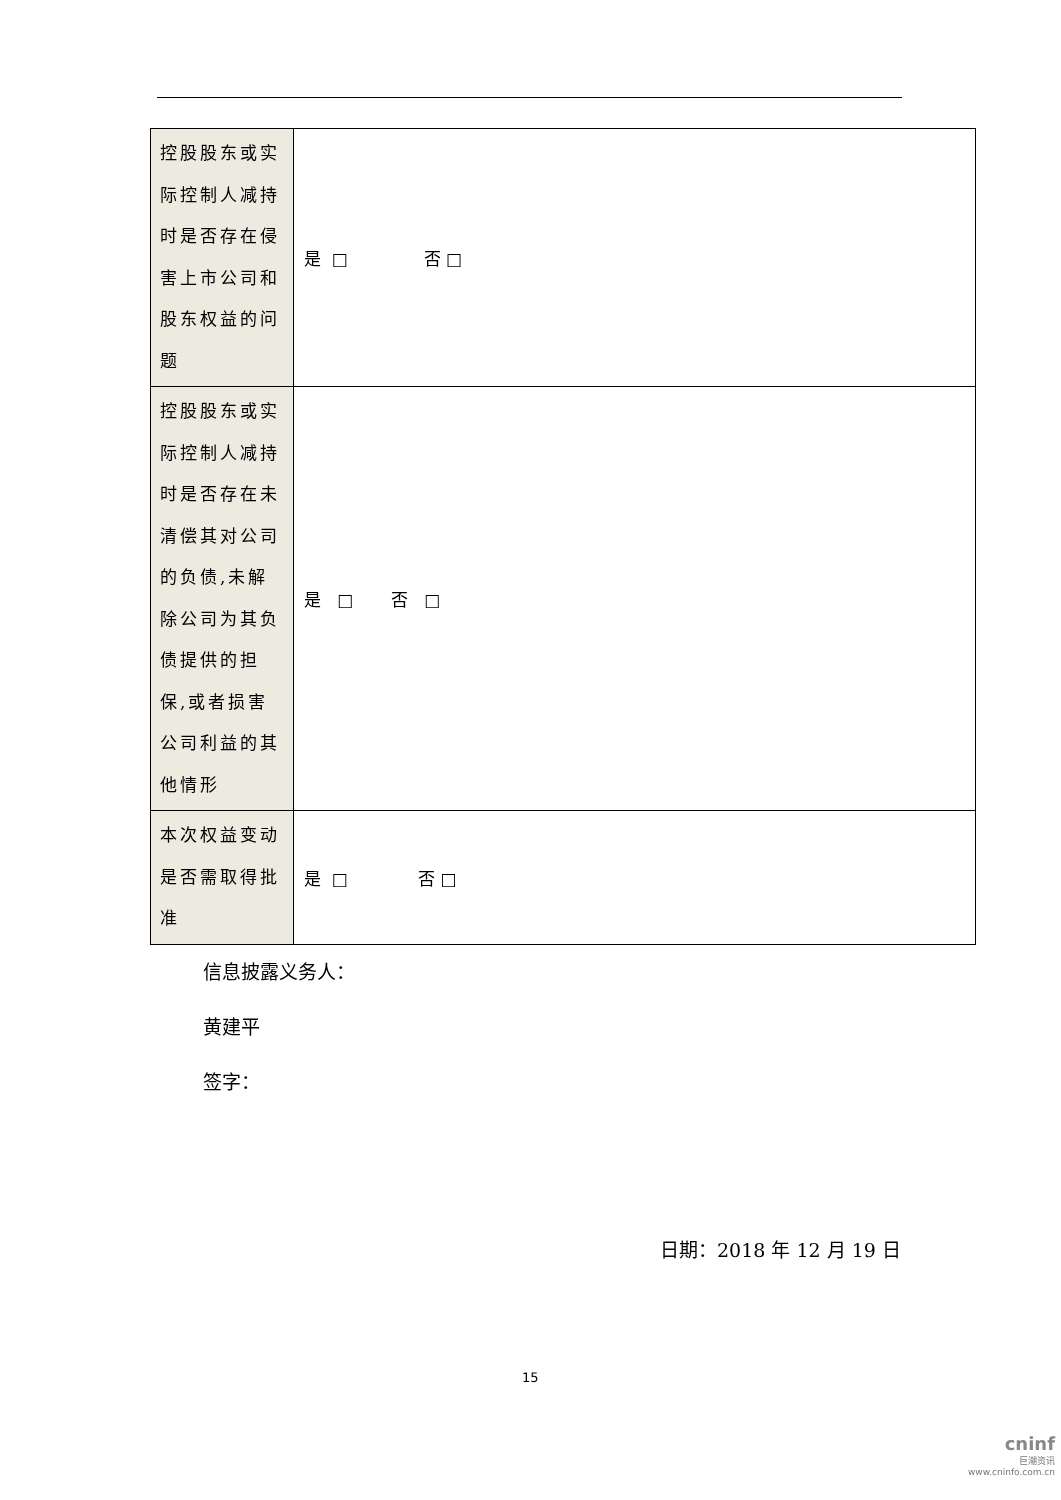| 控股股东或实际控制人减持时是否存在侵害上市公司和股东权益的问题 | 是 □ 否 □ |
| 控股股东或实际控制人减持时是否存在未清偿其对公司的负债,未解除公司为其负债提供的担保,或者损害公司利益的其他情形 | 是 □ 否 □ |
| 本次权益变动是否需取得批准 | 是 □ 否 □ |
信息披露义务人：
黄建平
签字：
日期：2018 年 12 月 19 日
15
cninf
巨潮资讯
www.cninfo.com.cn